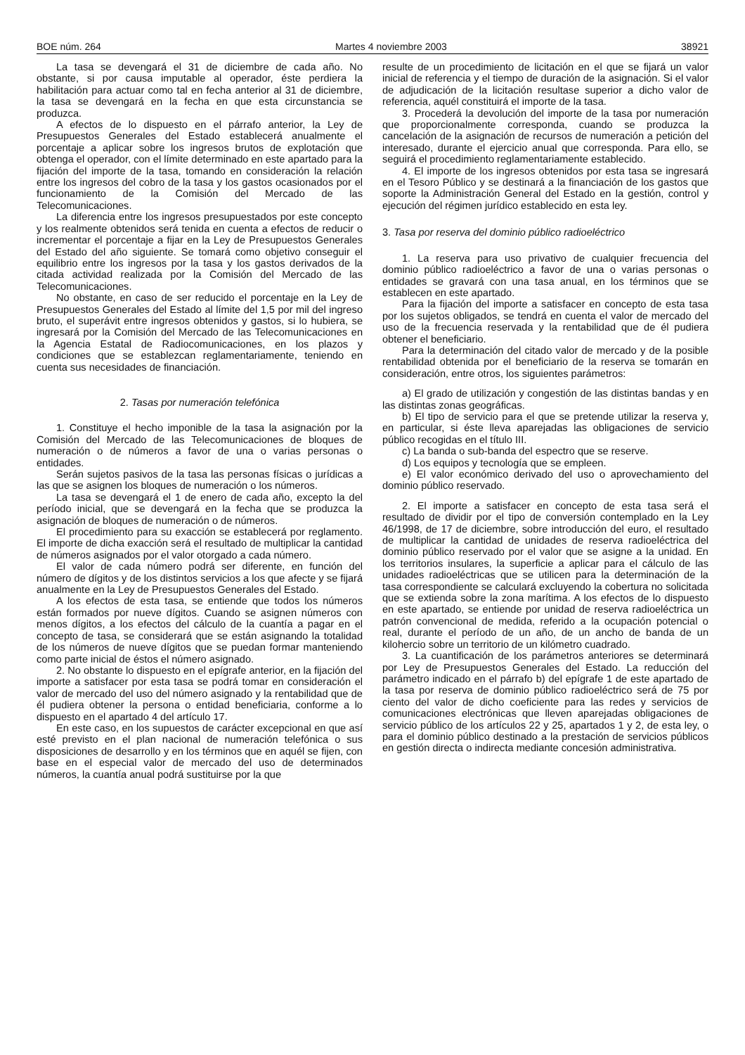BOE núm. 264 Martes 4 noviembre 2003 38921
La tasa se devengará el 31 de diciembre de cada año. No obstante, si por causa imputable al operador, éste perdiera la habilitación para actuar como tal en fecha anterior al 31 de diciembre, la tasa se devengará en la fecha en que esta circunstancia se produzca.
A efectos de lo dispuesto en el párrafo anterior, la Ley de Presupuestos Generales del Estado establecerá anualmente el porcentaje a aplicar sobre los ingresos brutos de explotación que obtenga el operador, con el límite determinado en este apartado para la fijación del importe de la tasa, tomando en consideración la relación entre los ingresos del cobro de la tasa y los gastos ocasionados por el funcionamiento de la Comisión del Mercado de las Telecomunicaciones.
La diferencia entre los ingresos presupuestados por este concepto y los realmente obtenidos será tenida en cuenta a efectos de reducir o incrementar el porcentaje a fijar en la Ley de Presupuestos Generales del Estado del año siguiente. Se tomará como objetivo conseguir el equilibrio entre los ingresos por la tasa y los gastos derivados de la citada actividad realizada por la Comisión del Mercado de las Telecomunicaciones.
No obstante, en caso de ser reducido el porcentaje en la Ley de Presupuestos Generales del Estado al límite del 1,5 por mil del ingreso bruto, el superávit entre ingresos obtenidos y gastos, si lo hubiera, se ingresará por la Comisión del Mercado de las Telecomunicaciones en la Agencia Estatal de Radiocomunicaciones, en los plazos y condiciones que se establezcan reglamentariamente, teniendo en cuenta sus necesidades de financiación.
2. Tasas por numeración telefónica
1. Constituye el hecho imponible de la tasa la asignación por la Comisión del Mercado de las Telecomunicaciones de bloques de numeración o de números a favor de una o varias personas o entidades.
Serán sujetos pasivos de la tasa las personas físicas o jurídicas a las que se asignen los bloques de numeración o los números.
La tasa se devengará el 1 de enero de cada año, excepto la del período inicial, que se devengará en la fecha que se produzca la asignación de bloques de numeración o de números.
El procedimiento para su exacción se establecerá por reglamento. El importe de dicha exacción será el resultado de multiplicar la cantidad de números asignados por el valor otorgado a cada número.
El valor de cada número podrá ser diferente, en función del número de dígitos y de los distintos servicios a los que afecte y se fijará anualmente en la Ley de Presupuestos Generales del Estado.
A los efectos de esta tasa, se entiende que todos los números están formados por nueve dígitos. Cuando se asignen números con menos dígitos, a los efectos del cálculo de la cuantía a pagar en el concepto de tasa, se considerará que se están asignando la totalidad de los números de nueve dígitos que se puedan formar manteniendo como parte inicial de éstos el número asignado.
2. No obstante lo dispuesto en el epígrafe anterior, en la fijación del importe a satisfacer por esta tasa se podrá tomar en consideración el valor de mercado del uso del número asignado y la rentabilidad que de él pudiera obtener la persona o entidad beneficiaria, conforme a lo dispuesto en el apartado 4 del artículo 17.
En este caso, en los supuestos de carácter excepcional en que así esté previsto en el plan nacional de numeración telefónica o sus disposiciones de desarrollo y en los términos que en aquél se fijen, con base en el especial valor de mercado del uso de determinados números, la cuantía anual podrá sustituirse por la que
resulte de un procedimiento de licitación en el que se fijará un valor inicial de referencia y el tiempo de duración de la asignación. Si el valor de adjudicación de la licitación resultase superior a dicho valor de referencia, aquél constituirá el importe de la tasa.
3. Procederá la devolución del importe de la tasa por numeración que proporcionalmente corresponda, cuando se produzca la cancelación de la asignación de recursos de numeración a petición del interesado, durante el ejercicio anual que corresponda. Para ello, se seguirá el procedimiento reglamentariamente establecido.
4. El importe de los ingresos obtenidos por esta tasa se ingresará en el Tesoro Público y se destinará a la financiación de los gastos que soporte la Administración General del Estado en la gestión, control y ejecución del régimen jurídico establecido en esta ley.
3. Tasa por reserva del dominio público radioeléctrico
1. La reserva para uso privativo de cualquier frecuencia del dominio público radioeléctrico a favor de una o varias personas o entidades se gravará con una tasa anual, en los términos que se establecen en este apartado.
Para la fijación del importe a satisfacer en concepto de esta tasa por los sujetos obligados, se tendrá en cuenta el valor de mercado del uso de la frecuencia reservada y la rentabilidad que de él pudiera obtener el beneficiario.
Para la determinación del citado valor de mercado y de la posible rentabilidad obtenida por el beneficiario de la reserva se tomarán en consideración, entre otros, los siguientes parámetros:
a) El grado de utilización y congestión de las distintas bandas y en las distintas zonas geográficas.
b) El tipo de servicio para el que se pretende utilizar la reserva y, en particular, si éste lleva aparejadas las obligaciones de servicio público recogidas en el título III.
c) La banda o sub-banda del espectro que se reserve.
d) Los equipos y tecnología que se empleen.
e) El valor económico derivado del uso o aprovechamiento del dominio público reservado.
2. El importe a satisfacer en concepto de esta tasa será el resultado de dividir por el tipo de conversión contemplado en la Ley 46/1998, de 17 de diciembre, sobre introducción del euro, el resultado de multiplicar la cantidad de unidades de reserva radioeléctrica del dominio público reservado por el valor que se asigne a la unidad. En los territorios insulares, la superficie a aplicar para el cálculo de las unidades radioeléctricas que se utilicen para la determinación de la tasa correspondiente se calculará excluyendo la cobertura no solicitada que se extienda sobre la zona marítima. A los efectos de lo dispuesto en este apartado, se entiende por unidad de reserva radioeléctrica un patrón convencional de medida, referido a la ocupación potencial o real, durante el período de un año, de un ancho de banda de un kilohercio sobre un territorio de un kilómetro cuadrado.
3. La cuantificación de los parámetros anteriores se determinará por Ley de Presupuestos Generales del Estado. La reducción del parámetro indicado en el párrafo b) del epígrafe 1 de este apartado de la tasa por reserva de dominio público radioeléctrico será de 75 por ciento del valor de dicho coeficiente para las redes y servicios de comunicaciones electrónicas que lleven aparejadas obligaciones de servicio público de los artículos 22 y 25, apartados 1 y 2, de esta ley, o para el dominio público destinado a la prestación de servicios públicos en gestión directa o indirecta mediante concesión administrativa.